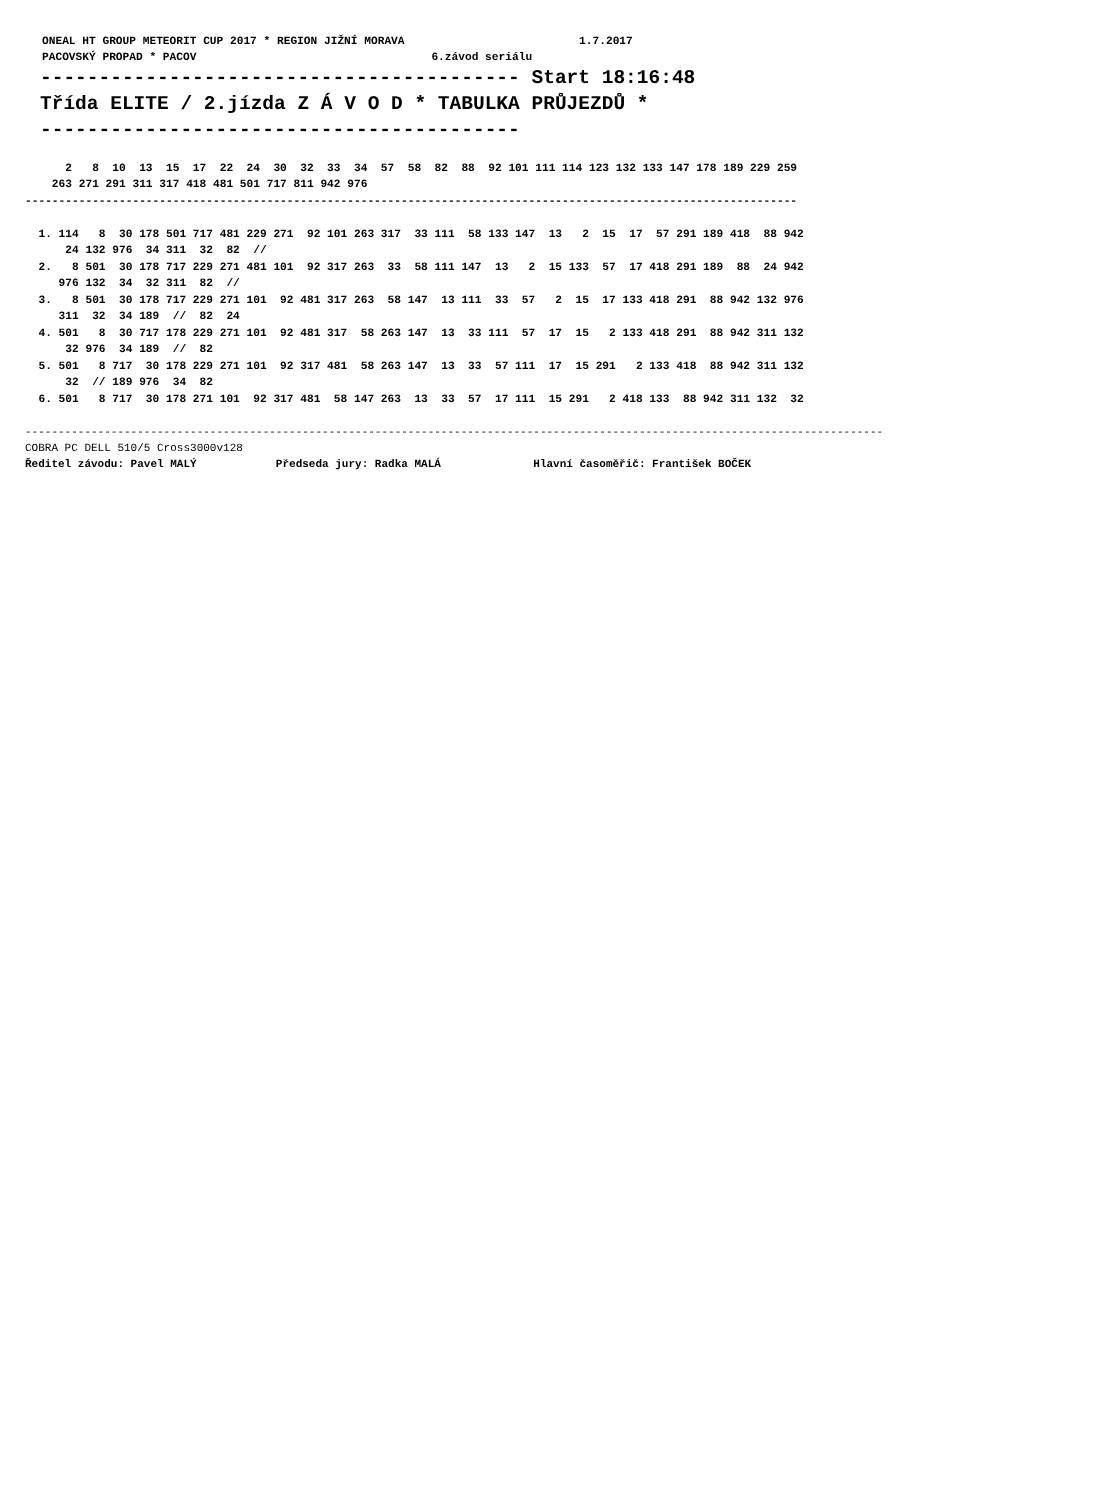ONEAL HT GROUP METEORIT CUP 2017 * REGION JIŽNÍ MORAVA                          1.7.2017
PACOVSKÝ PROPAD * PACOV                                   6.závod seriálu
----------------------------------------- Start 18:16:48
Třída ELITE / 2.jízda Z Á V O D * TABULKA PRŮJEZDŮ *
-----------------------------------------
      2   8  10  13  15  17  22  24  30  32  33  34  57  58  82  88  92 101 111 114 123 132 133 147 178 189 229 259
    263 271 291 311 317 418 481 501 717 811 942 976
-------------------------------------------------------------------------------------------------------------------

  1. 114   8  30 178 501 717 481 229 271  92 101 263 317  33 111  58 133 147  13   2  15  17  57 291 189 418  88 942
      24 132 976  34 311  32  82  //
  2.   8 501  30 178 717 229 271 481 101  92 317 263  33  58 111 147  13   2  15 133  57  17 418 291 189  88  24 942
     976 132  34  32 311  82  //
  3.   8 501  30 178 717 229 271 101  92 481 317 263  58 147  13 111  33  57   2  15  17 133 418 291  88 942 132 976
     311  32  34 189  //  82  24
  4. 501   8  30 717 178 229 271 101  92 481 317  58 263 147  13  33 111  57  17  15   2 133 418 291  88 942 311 132
      32 976  34 189  //  82
  5. 501   8 717  30 178 229 271 101  92 317 481  58 263 147  13  33  57 111  17  15 291   2 133 418  88 942 311 132
      32  // 189 976  34  82
  6. 501   8 717  30 178 271 101  92 317 481  58 147 263  13  33  57  17 111  15 291   2 418 133  88 942 311 132  32
----------------------------------------------------------------------------------------------------------------------------------
COBRA PC DELL 510/5 Cross3000v128
Ředitel závodu: Pavel MALÝ            Předseda jury: Radka MALÁ              Hlavní časoměřič: František BOČEK